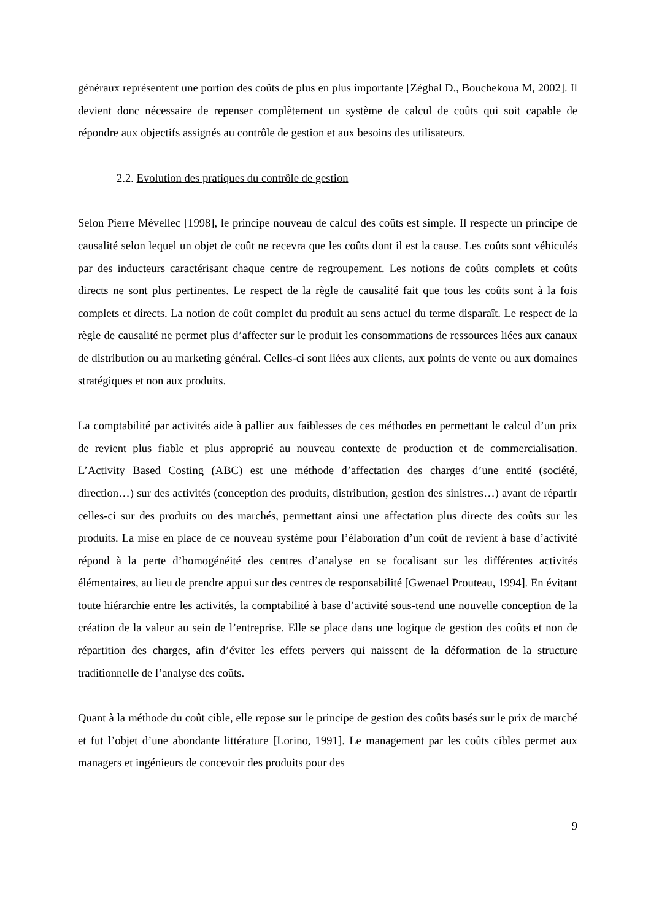généraux représentent une portion des coûts de plus en plus importante [Zéghal D., Bouchekoua M, 2002]. Il devient donc nécessaire de repenser complètement un système de calcul de coûts qui soit capable de répondre aux objectifs assignés au contrôle de gestion et aux besoins des utilisateurs.
2.2. Evolution des pratiques du contrôle de gestion
Selon Pierre Mévellec [1998], le principe nouveau de calcul des coûts est simple. Il respecte un principe de causalité selon lequel un objet de coût ne recevra que les coûts dont il est la cause. Les coûts sont véhiculés par des inducteurs caractérisant chaque centre de regroupement. Les notions de coûts complets et coûts directs ne sont plus pertinentes. Le respect de la règle de causalité fait que tous les coûts sont à la fois complets et directs. La notion de coût complet du produit au sens actuel du terme disparaît. Le respect de la règle de causalité ne permet plus d’affecter sur le produit les consommations de ressources liées aux canaux de distribution ou au marketing général. Celles-ci sont liées aux clients, aux points de vente ou aux domaines stratégiques et non aux produits.
La comptabilité par activités aide à pallier aux faiblesses de ces méthodes en permettant le calcul d’un prix de revient plus fiable et plus approprié au nouveau contexte de production et de commercialisation. L’Activity Based Costing (ABC) est une méthode d’affectation des charges d’une entité (société, direction…) sur des activités (conception des produits, distribution, gestion des sinistres…) avant de répartir celles-ci sur des produits ou des marchés, permettant ainsi une affectation plus directe des coûts sur les produits. La mise en place de ce nouveau système pour l’élaboration d’un coût de revient à base d’activité répond à la perte d’homogénéité des centres d’analyse en se focalisant sur les différentes activités élémentaires, au lieu de prendre appui sur des centres de responsabilité [Gwenael Prouteau, 1994]. En évitant toute hiérarchie entre les activités, la comptabilité à base d’activité sous-tend une nouvelle conception de la création de la valeur au sein de l’entreprise. Elle se place dans une logique de gestion des coûts et non de répartition des charges, afin d’éviter les effets pervers qui naissent de la déformation de la structure traditionnelle de l’analyse des coûts.
Quant à la méthode du coût cible, elle repose sur le principe de gestion des coûts basés sur le prix de marché et fut l’objet d’une abondante littérature [Lorino, 1991]. Le management par les coûts cibles permet aux managers et ingénieurs de concevoir des produits pour des
9